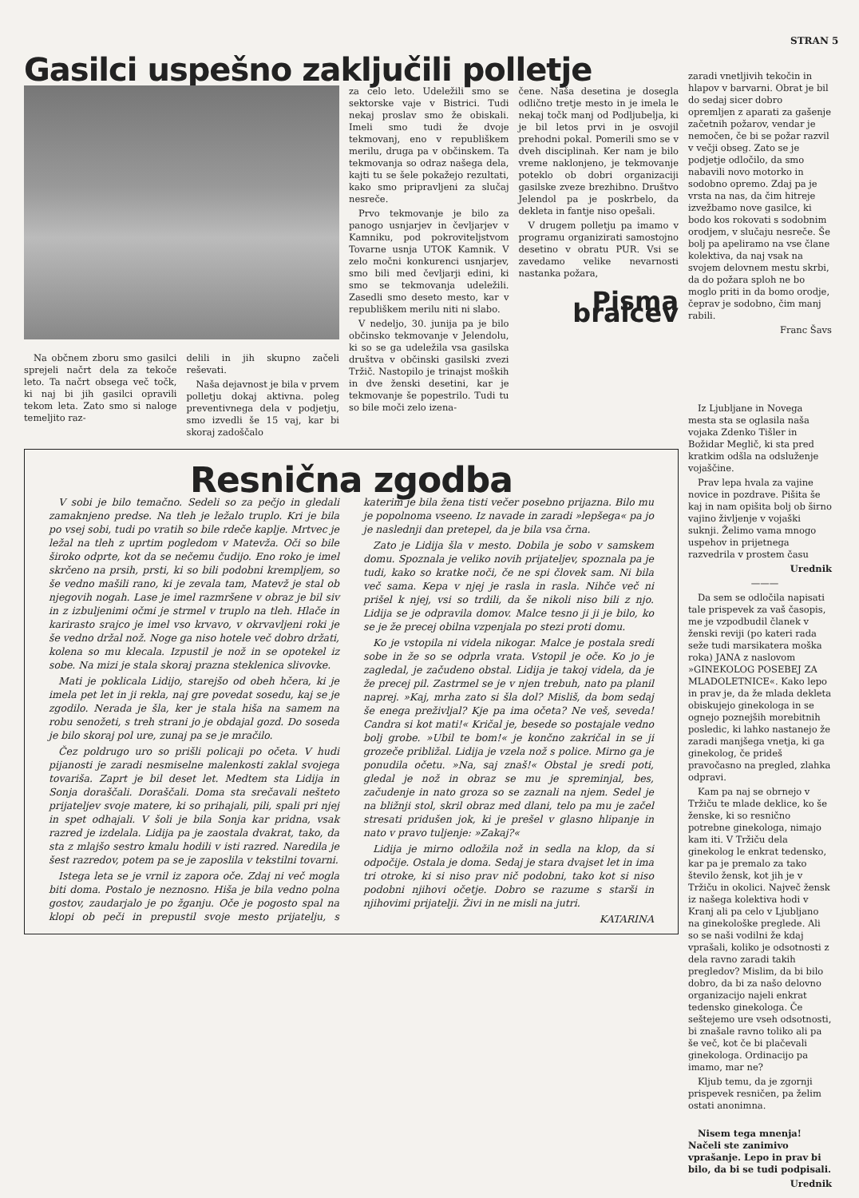STRAN 5
Gasilci uspešno zaključili polletje
Na občnem zboru smo gasilci sprejeli načrt dela za tekoče leto. Ta načrt obsega več točk, ki naj bi jih gasilci opravili tekom leta. Zato smo si naloge temeljito raz-
delili in jih skupno začeli reševati.
Naša dejavnost je bila v prvem polletju dokaj aktivna. poleg preventivnega dela v podjetju, smo izvedli še 15 vaj, kar bi skoraj zadoščalo
za celo leto. Udeležili smo se sektorske vaje v Bistrici. Tudi nekaj proslav smo že obiskali. Imeli smo tudi že dvoje tekmovanj, eno v republiškem merilu, druga pa v občinskem. Ta tekmovanja so odraz našega dela, kajti tu se šele pokažejo rezultati, kako smo pripravljeni za slučaj nesreče.
Prvo tekmovanje je bilo za panogo usnjarjev in čevljarjev v Kamniku, pod pokroviteljstvom Tovarne usnja UTOK Kamnik. V zelo močni konkurenci usnjarjev, smo bili med čevljarji edini, ki smo se tekmovanja udeležili. Zasedli smo deseto mesto, kar v republiškem merilu niti ni slabo.
V nedeljo, 30. junija pa je bilo občinsko tekmovanje v Jelendolu, ki so se ga udeležila vsa gasilska društva v občinski gasilski zvezi Tržič. Nastopilo je trinajst moških in dve ženski desetini, kar je tekmovanje še popestrilo. Tudi tu so bile moči zelo izena-
čene. Naša desetina je dosegla odlično tretje mesto in je imela le nekaj točk manj od Podljubelja, ki je bil letos prvi in je osvojil prehodni pokal. Pomerili smo se v dveh disciplinah. Ker nam je bilo vreme naklonjeno, je tekmovanje poteklo ob dobri organizaciji gasilske zveze brezhibno. Društvo Jelendol pa je poskrbelo, da dekleta in fantje niso opešali.
V drugem polletju pa imamo v programu organizirati samostojno desetino v obratu PUR. Vsi se zavedamo velike nevarnosti nastanka požara,
Pisma bralcev
Resnična zgodba
V sobi je bilo temačno. Sedeli so za pečjo in gledali zamaknjeno predse. Na tleh je ležalo truplo. Kri je bila po vsej sobi, tudi po vratih so bile rdeče kaplje. Mrtvec je ležal na tleh z uprtim pogledom v Matevža. Oči so bile široko odprte, kot da se nečemu čudijo. Eno roko je imel skrčeno na prsih, prsti, ki so bili podobni krempljem, so še vedno mašili rano, ki je zevala tam, Matevž je stal ob njegovih nogah. Lase je imel razmršene v obraz je bil siv in z izbuljenimi očmi je strmel v truplo na tleh. Hlače in karirasto srajco je imel vso krvavo, v okrvavljeni roki je še vedno držal nož. Noge ga niso hotele več dobro držati, kolena so mu klecala. Izpustil je nož in se opotekel iz sobe. Na mizi je stala skoraj prazna steklenica slivovke.
Mati je poklicala Lidijo, starejšo od obeh hčera, ki je imela pet let in ji rekla, naj gre povedat sosedu, kaj se je zgodilo. Nerada je šla, ker je stala hiša na samem na robu senožeti, s treh strani jo je obdajal gozd. Do soseda je bilo skoraj pol ure, zunaj pa se je mračilo.
Čez poldrugo uro so prišli policaji po očeta. V hudi pijanosti je zaradi nesmiselne malenkosti zaklal svojega tovariša. Zaprt je bil deset let. Medtem sta Lidija in Sonja doraščali. Doraščali. Doma sta srečavali nešteto prijateljev svoje matere, ki so prihajali, pili, spali pri njej in spet odhajali. V šoli je bila Sonja kar pridna, vsak razred je izdelala. Lidija pa je zaostala dvakrat, tako, da sta z mlajšo sestro kmalu hodili v isti razred. Naredila je šest razredov, potem pa se je zaposlila v tekstilni tovarni.
Istega leta se je vrnil iz zapora oče. Zdaj ni več mogla biti doma. Postalo je neznosno. Hiša je bila vedno polna gostov, zaudarjalo je po žganju. Oče je pogosto spal na klopi ob peči in prepustil svoje mesto prijatelju, s katerim je bila žena tisti večer posebno prijazna. Bilo mu je popolnoma vseeno. Iz navade in zaradi »lepšega« pa jo je naslednji dan pretepel, da je bila vsa črna.
Zato je Lidija šla v mesto. Dobila je sobo v samskem domu. Spoznala je veliko novih prijateljev, spoznala pa je tudi, kako so kratke noči, če ne spi človek sam. Ni bila več sama. Kepa v njej je rasla in rasla. Nihče več ni prišel k njej, vsi so trdili, da še nikoli niso bili z njo. Lidija se je odpravila domov. Malce tesno ji ji je bilo, ko se je že precej obilna vzpenjala po stezi proti domu.
Ko je vstopila ni videla nikogar. Malce je postala sredi sobe in že so se odprla vrata. Vstopil je oče. Ko jo je zagledal, je začudeno obstal. Lidija je takoj videla, da je že precej pil. Zastrmel se je v njen trebuh, nato pa planil naprej. »Kaj, mrha zato si šla dol? Misliš, da bom sedaj še enega preživljal? Kje pa ima očeta? Ne veš, seveda! Candra si kot mati!« Kričal je, besede so postajale vedno bolj grobe. »Ubil te bom!« je končno zakričal in se ji grozeče približal. Lidija je vzela nož s police. Mirno ga je ponudila očetu. »Na, saj znaš!« Obstal je sredi poti, gledal je nož in obraz se mu je spreminjal, bes, začudenje in nato groza so se zaznali na njem. Sedel je na bližnji stol, skril obraz med dlani, telo pa mu je začel stresati pridušen jok, ki je prešel v glasno hlipanje in nato v pravo tuljenje: »Zakaj?«
Lidija je mirno odložila nož in sedla na klop, da si odpočije. Ostala je doma. Sedaj je stara dvajset let in ima tri otroke, ki si niso prav nič podobni, tako kot si niso podobni njihovi očetje. Dobro se razume s starši in njihovimi prijatelji. Živi in ne misli na jutri.
KATARINA
zaradi vnetljivih tekočin in hlapov v barvarni. Obrat je bil do sedaj sicer dobro opremljen z aparati za gašenje začetnih požarov, vendar je nemočen, če bi se požar razvil v večji obseg. Zato se je podjetje odločilo, da smo nabavili novo motorko in sodobno opremo. Zdaj pa je vrsta na nas, da čim hitreje izvežbamo nove gasilce, ki bodo kos rokovati s sodobnim orodjem, v slučaju nesreče. Še bolj pa apeliramo na vse člane kolektiva, da naj vsak na svojem delovnem mestu skrbi, da do požara sploh ne bo moglo priti in da bomo orodje, čeprav je sodobno, čim manj rabili.
Franc Šavs
Iz Ljubljane in Novega mesta sta se oglasila naša vojaka Zdenko Tišler in Božidar Meglič, ki sta pred kratkim odšla na odsluženje vojaščine.
Prav lepa hvala za vajine novice in pozdrave. Pišita še kaj in nam opišita bolj ob širno vajino življenje v vojaški suknji. Želimo vama mnogo uspehov in prijetnega razvedrila v prostem času
Urednik
———
Da sem se odločila napisati tale prispevek za vaš časopis, me je vzpodbudil članek v ženski reviji (po kateri rada seže tudi marsikatera moška roka) JANA z naslovom »GINEKOLOG POSEBEJ ZA MLADOLETNICE«. Kako lepo in prav je, da že mlada dekleta obiskujejo ginekologa in se ognejo poznejših morebitnih posledic, ki lahko nastanejo že zaradi manjšega vnetja, ki ga ginekolog, če prideš pravočasno na pregled, zlahka odpravi.
Kam pa naj se obrnejo v Tržiču te mlade deklice, ko še ženske, ki so resnično potrebne ginekologa, nimajo kam iti. V Tržiču dela ginekolog le enkrat tedensko, kar pa je premalo za tako število žensk, kot jih je v Tržiču in okolici. Največ žensk iz našega kolektiva hodi v Kranj ali pa celo v Ljubljano na ginekološke preglede. Ali so se naši vodilni že kdaj vprašali, koliko je odsotnosti z dela ravno zaradi takih pregledov? Mislim, da bi bilo dobro, da bi za našo delovno organizacijo najeli enkrat tedensko ginekologa. Če seštejemo ure vseh odsotnosti, bi znašale ravno toliko ali pa še več, kot če bi plačevali ginekologa. Ordinacijo pa imamo, mar ne?
Kljub temu, da je zgornji prispevek resničen, pa želim ostati anonimna.
Nisem tega mnenja! Načeli ste zanimivo vprašanje. Lepo in prav bi bilo, da bi se tudi podpisali.
Urednik